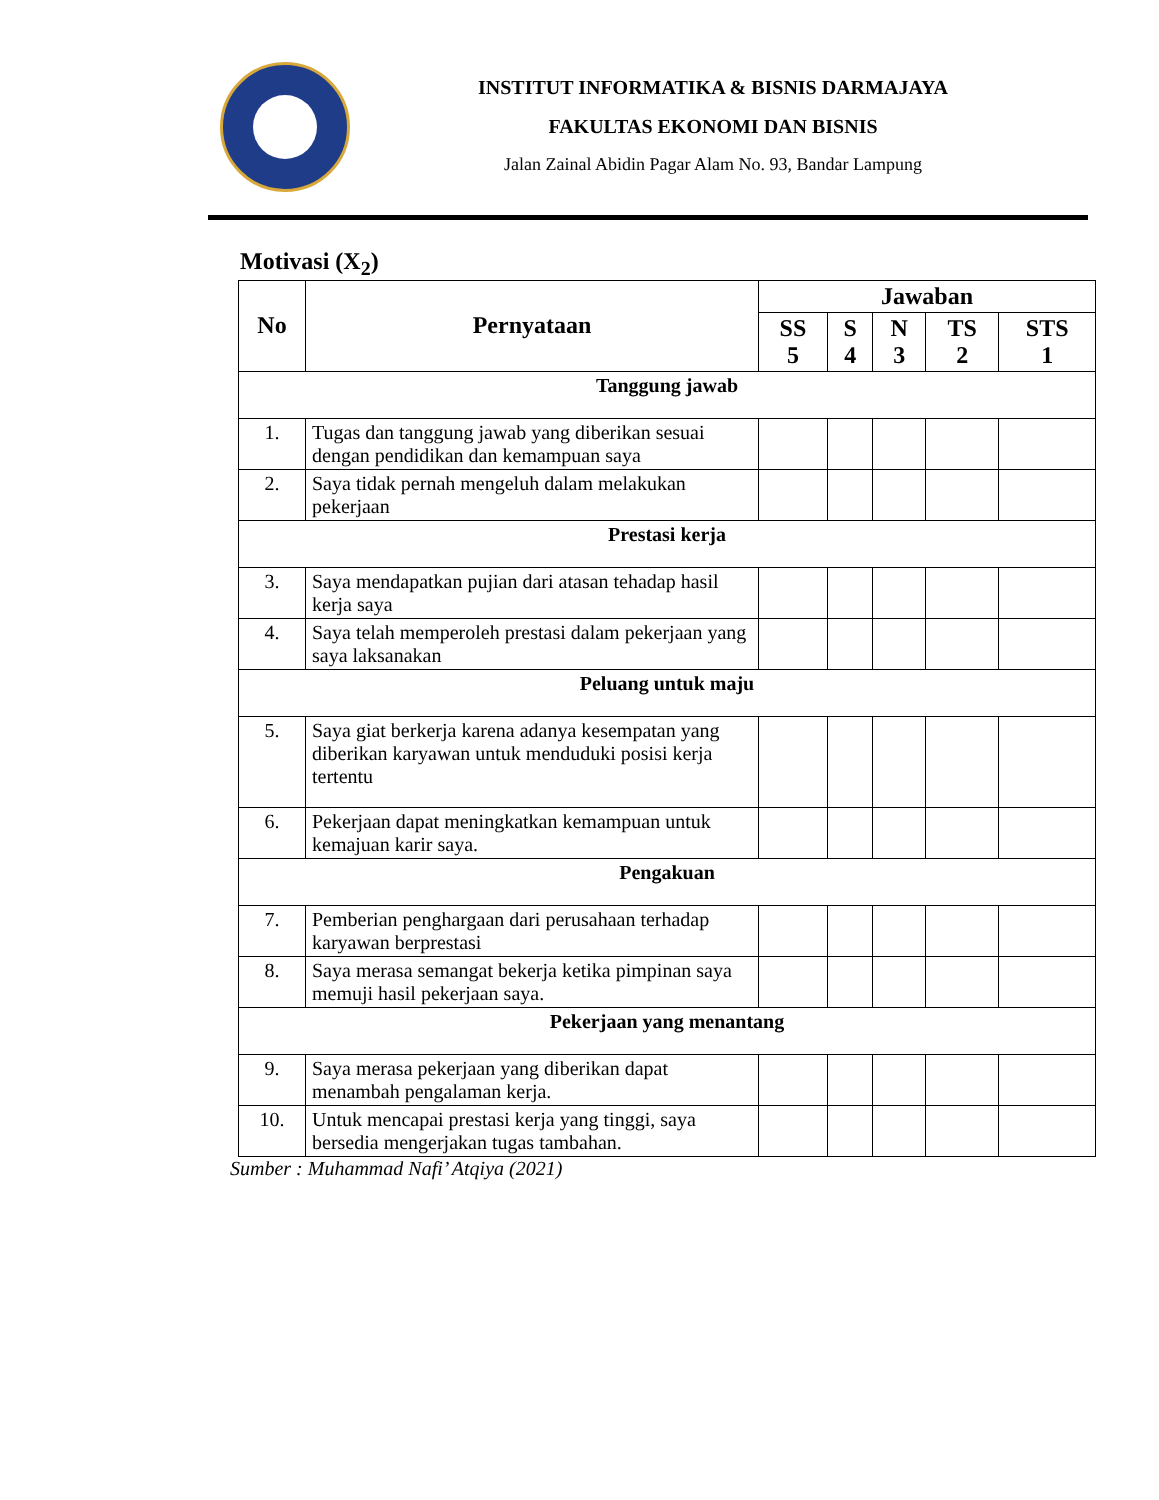INSTITUT INFORMATIKA & BISNIS DARMAJAYA
FAKULTAS EKONOMI DAN BISNIS
Jalan Zainal Abidin Pagar Alam No. 93, Bandar Lampung
Motivasi (X<sub>2</sub>)
| No | Pernyataan | Jawaban | | | | |
| --- | --- | --- | --- | --- | --- | --- |
| | | SS 5 | S 4 | N 3 | TS 2 | STS 1 |
| Tanggung jawab | | | | | | |
| 1. | Tugas dan tanggung jawab yang diberikan sesuai dengan pendidikan dan kemampuan saya | | | | | |
| 2. | Saya tidak pernah mengeluh dalam melakukan pekerjaan | | | | | |
| Prestasi kerja | | | | | | |
| 3. | Saya mendapatkan pujian dari atasan tehadap hasil kerja saya | | | | | |
| 4. | Saya telah memperoleh prestasi dalam pekerjaan yang saya laksanakan | | | | | |
| Peluang untuk maju | | | | | | |
| 5. | Saya giat berkerja karena adanya kesempatan yang diberikan karyawan untuk menduduki posisi kerja tertentu | | | | | |
| 6. | Pekerjaan dapat meningkatkan kemampuan untuk kemajuan karir saya. | | | | | |
| Pengakuan | | | | | | |
| 7. | Pemberian penghargaan dari perusahaan terhadap karyawan berprestasi | | | | | |
| 8. | Saya merasa semangat bekerja ketika pimpinan saya memuji hasil pekerjaan saya. | | | | | |
| Pekerjaan yang menantang | | | | | | |
| 9. | Saya merasa pekerjaan yang diberikan dapat menambah pengalaman kerja. | | | | | |
| 10. | Untuk mencapai prestasi kerja yang tinggi, saya bersedia mengerjakan tugas tambahan. | | | | | |
Sumber : Muhammad Nafi’ Atqiya (2021)